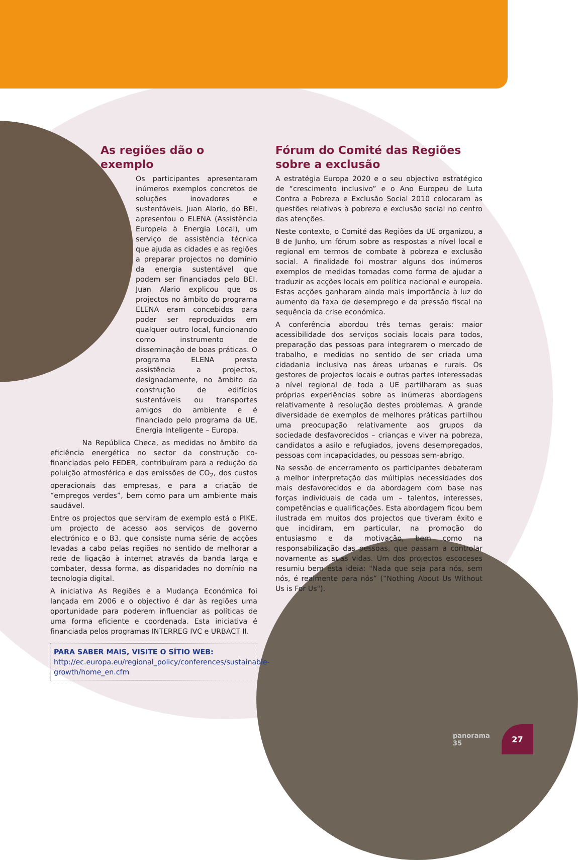As regiões dão o exemplo
Os participantes apresentaram inúmeros exemplos concretos de soluções inovadores e sustentáveis. Juan Alario, do BEI, apresentou o ELENA (Assistência Europeia à Energia Local), um serviço de assistência técnica que ajuda as cidades e as regiões a preparar projectos no domínio da energia sustentável que podem ser financiados pelo BEI. Juan Alario explicou que os projectos no âmbito do programa ELENA eram concebidos para poder ser reproduzidos em qualquer outro local, funcionando como instrumento de disseminação de boas práticas. O programa ELENA presta assistência a projectos, designadamente, no âmbito da construção de edifícios sustentáveis ou transportes amigos do ambiente e é financiado pelo programa da UE, Energia Inteligente – Europa.
Na República Checa, as medidas no âmbito da eficiência energética no sector da construção co-financiadas pelo FEDER, contribuíram para a redução da poluição atmosférica e das emissões de CO<sub>2</sub>, dos custos operacionais das empresas, e para a criação de “empregos verdes”, bem como para um ambiente mais saudável.
Entre os projectos que serviram de exemplo está o PIKE, um projecto de acesso aos serviços de governo electrónico e o B3, que consiste numa série de acções levadas a cabo pelas regiões no sentido de melhorar a rede de ligação à internet através da banda larga e combater, dessa forma, as disparidades no domínio na tecnologia digital.
A iniciativa As Regiões e a Mudança Económica foi lançada em 2006 e o objectivo é dar às regiões uma oportunidade para poderem influenciar as políticas de uma forma eficiente e coordenada. Esta iniciativa é financiada pelos programas INTERREG IVC e URBACT II.
PARA SABER MAIS, VISITE O SÍTIO WEB:
http://ec.europa.eu/regional_policy/conferences/sustainable-growth/home_en.cfm
Fórum do Comité das Regiões sobre a exclusão
A estratégia Europa 2020 e o seu objectivo estratégico de “crescimento inclusivo” e o Ano Europeu de Luta Contra a Pobreza e Exclusão Social 2010 colocaram as questões relativas à pobreza e exclusão social no centro das atenções.
Neste contexto, o Comité das Regiões da UE organizou, a 8 de Junho, um fórum sobre as respostas a nível local e regional em termos de combate à pobreza e exclusão social. A finalidade foi mostrar alguns dos inúmeros exemplos de medidas tomadas como forma de ajudar a traduzir as acções locais em política nacional e europeia. Estas acções ganharam ainda mais importância à luz do aumento da taxa de desemprego e da pressão fiscal na sequência da crise económica.
A conferência abordou três temas gerais: maior acessibilidade dos serviços sociais locais para todos, preparação das pessoas para integrarem o mercado de trabalho, e medidas no sentido de ser criada uma cidadania inclusiva nas áreas urbanas e rurais. Os gestores de projectos locais e outras partes interessadas a nível regional de toda a UE partilharam as suas próprias experiências sobre as inúmeras abordagens relativamente à resolução destes problemas. A grande diversidade de exemplos de melhores práticas partilhou uma preocupação relativamente aos grupos da sociedade desfavorecidos – crianças e viver na pobreza, candidatos a asilo e refugiados, jovens desempregados, pessoas com incapacidades, ou pessoas sem-abrigo.
Na sessão de encerramento os participantes debateram a melhor interpretação das múltiplas necessidades dos mais desfavorecidos e da abordagem com base nas forças individuais de cada um – talentos, interesses, competências e qualificações. Esta abordagem ficou bem ilustrada em muitos dos projectos que tiveram êxito e que incidiram, em particular, na promoção do entusiasmo e da motivação, bem como na responsabilização das pessoas, que passam a controlar novamente as suas vidas. Um dos projectos escoceses resumiu bem esta ideia: "Nada que seja para nós, sem nós, é realmente para nós” (“Nothing About Us Without Us is For Us").
panorama 35
27